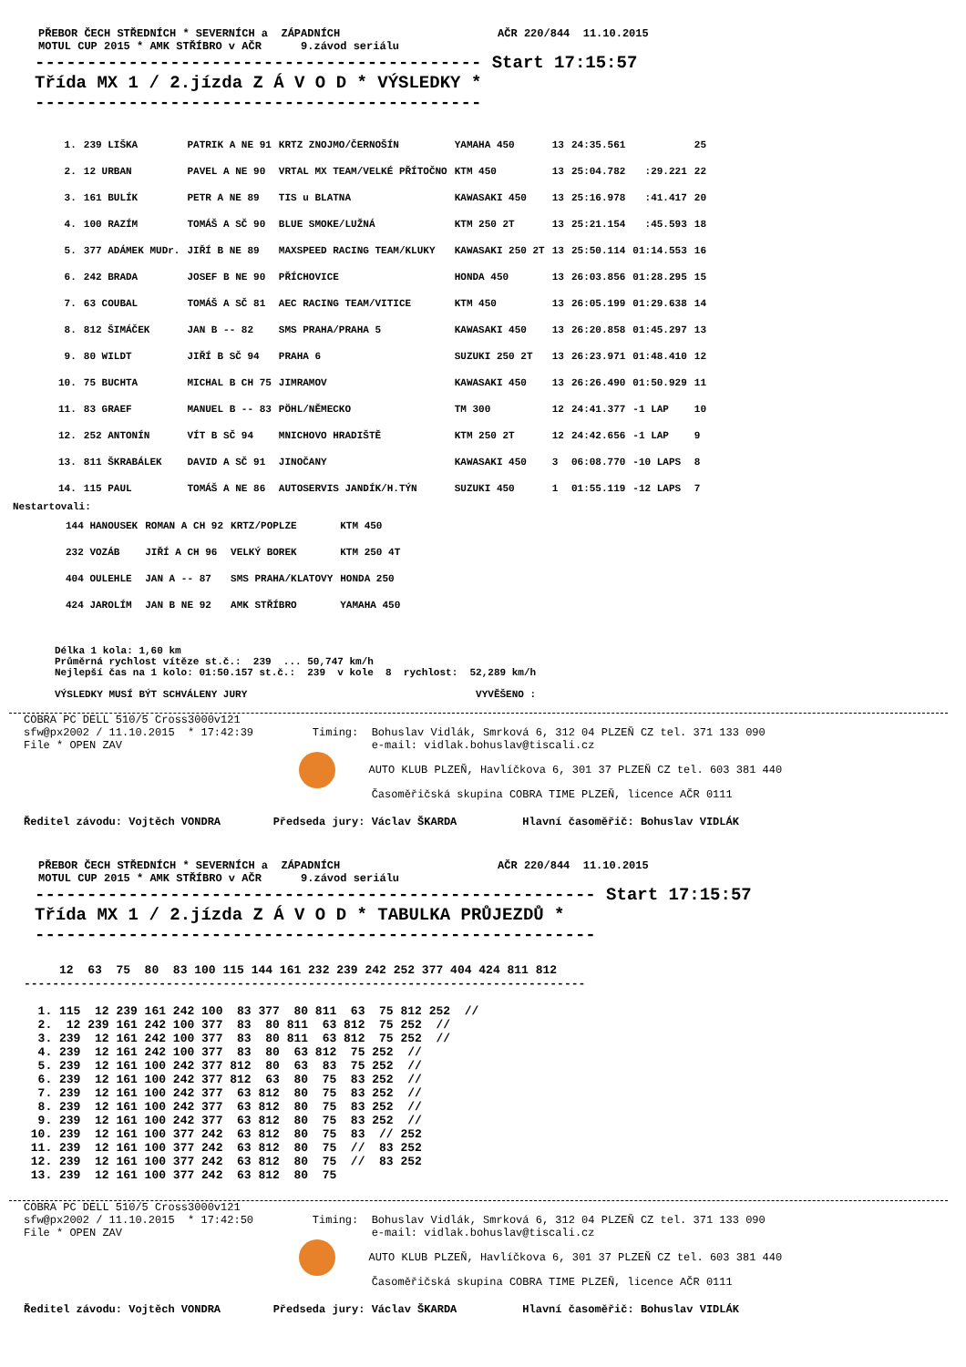PŘEBOR ČECH STŘEDNÍCH * SEVERNÍCH a  ZÁPADNÍCH                        AČR 220/844  11.10.2015
MOTUL CUP 2015 * AMK STŘÍBRO v AČR      9.závod seriálu
------------------------------------------- Start 17:15:57
Třída MX 1 / 2.jízda Z Á V O D * VÝSLEDKY *
-------------------------------------------
| 1. | 239 LIŠKA | PATRIK A NE 91 | KRTZ ZNOJMO/ČERNOŠÍN | YAMAHA 450 | 13 | 24:35.561 | | 25 |
| 2. | 12 URBAN | PAVEL A NE 90 | VRTAL MX TEAM/VELKÉ PŘÍTOČNO | KTM 450 | 13 | 25:04.782 | :29.221 | 22 |
| 3. | 161 BULÍK | PETR A NE 89 | TIS u BLATNA | KAWASAKI 450 | 13 | 25:16.978 | :41.417 | 20 |
| 4. | 100 RAZÍM | TOMÁŠ A SČ 90 | BLUE SMOKE/LUŽNÁ | KTM 250 2T | 13 | 25:21.154 | :45.593 | 18 |
| 5. | 377 ADÁMEK MUDr. | JIŘÍ B NE 89 | MAXSPEED RACING TEAM/KLUKY | KAWASAKI 250 2T | 13 | 25:50.114 | 01:14.553 | 16 |
| 6. | 242 BRADA | JOSEF B NE 90 | PŘÍCHOVICE | HONDA 450 | 13 | 26:03.856 | 01:28.295 | 15 |
| 7. | 63 COUBAL | TOMÁŠ A SČ 81 | AEC RACING TEAM/VITICE | KTM 450 | 13 | 26:05.199 | 01:29.638 | 14 |
| 8. | 812 ŠIMÁČEK | JAN B -- 82 | SMS PRAHA/PRAHA 5 | KAWASAKI 450 | 13 | 26:20.858 | 01:45.297 | 13 |
| 9. | 80 WILDT | JIŘÍ B SČ 94 | PRAHA 6 | SUZUKI 250 2T | 13 | 26:23.971 | 01:48.410 | 12 |
| 10. | 75 BUCHTA | MICHAL B CH 75 | JIMRAMOV | KAWASAKI 450 | 13 | 26:26.490 | 01:50.929 | 11 |
| 11. | 83 GRAEF | MANUEL B -- 83 | PÖHL/NĚMECKO | TM 300 | 12 | 24:41.377 | -1 LAP | 10 |
| 12. | 252 ANTONÍN | VÍT B SČ 94 | MNICHOVO HRADIŠTĚ | KTM 250 2T | 12 | 24:42.656 | -1 LAP | 9 |
| 13. | 811 ŠKRABÁLEK | DAVID A SČ 91 | JINOČANY | KAWASAKI 450 | 3 | 06:08.770 | -10 LAPS | 8 |
| 14. | 115 PAUL | TOMÁŠ A NE 86 | AUTOSERVIS JANDÍK/H.TÝN | SUZUKI 450 | 1 | 01:55.119 | -12 LAPS | 7 |
Nestartovali:
| | 144 HANOUSEK | ROMAN A CH 92 | KRTZ/POPLZE | KTM 450 |
| | 232 VOZÁB | JIŘÍ A CH 96 | VELKÝ BOREK | KTM 250 4T |
| | 404 OULEHLE | JAN A -- 87 | SMS PRAHA/KLATOVY | HONDA 250 |
| | 424 JAROLÍM | JAN B NE 92 | AMK STŘÍBRO | YAMAHA 450 |
Délka 1 kola: 1,60 km
Průměrná rychlost vítěze st.č.:  239  ... 50,747 km/h
Nejlepší čas na 1 kolo: 01:50.157 st.č.:  239  v kole  8  rychlost:  52,289 km/h

VÝSLEDKY MUSÍ BÝT SCHVÁLENY JURY                                      VYVĚŠENO :
COBRA PC DELL 510/5 Cross3000v121
sfw@px2002 / 11.10.2015  * 17:42:39         Timing:  Bohuslav Vidlák, Smrková 6, 312 04 PLZEŇ CZ tel. 371 133 090
File * OPEN ZAV                                      e-mail: vidlak.bohuslav@tiscali.cz
                                               AUTO KLUB PLZEŇ, Havlíčkova 6, 301 37 PLZEŇ CZ tel. 603 381 440
                                                     Časoměřičská skupina COBRA TIME PLZEŇ, licence AČR 0111
Ředitel závodu: Vojtěch VONDRA        Předseda jury: Václav ŠKARDA          Hlavní časoměřič: Bohuslav VIDLÁK
PŘEBOR ČECH STŘEDNÍCH * SEVERNÍCH a  ZÁPADNÍCH                        AČR 220/844  11.10.2015
MOTUL CUP 2015 * AMK STŘÍBRO v AČR      9.závod seriálu
------------------------------------------------------ Start 17:15:57
Třída MX 1 / 2.jízda Z Á V O D * TABULKA PRŮJEZDŮ *
------------------------------------------------------
     12  63  75  80  83 100 115 144 161 232 239 242 252 377 404 424 811 812
-------------------------------------------------------------------------------

  1. 115  12 239 161 242 100  83 377  80 811  63  75 812 252  //
  2.  12 239 161 242 100 377  83  80 811  63 812  75 252  //
  3. 239  12 161 242 100 377  83  80 811  63 812  75 252  //
  4. 239  12 161 242 100 377  83  80  63 812  75 252  //
  5. 239  12 161 100 242 377 812  80  63  83  75 252  //
  6. 239  12 161 100 242 377 812  63  80  75  83 252  //
  7. 239  12 161 100 242 377  63 812  80  75  83 252  //
  8. 239  12 161 100 242 377  63 812  80  75  83 252  //
  9. 239  12 161 100 242 377  63 812  80  75  83 252  //
 10. 239  12 161 100 377 242  63 812  80  75  83  // 252
 11. 239  12 161 100 377 242  63 812  80  75  //  83 252
 12. 239  12 161 100 377 242  63 812  80  75  //  83 252
 13. 239  12 161 100 377 242  63 812  80  75
COBRA PC DELL 510/5 Cross3000v121
sfw@px2002 / 11.10.2015  * 17:42:50         Timing:  Bohuslav Vidlák, Smrková 6, 312 04 PLZEŇ CZ tel. 371 133 090
File * OPEN ZAV                                      e-mail: vidlak.bohuslav@tiscali.cz
                                               AUTO KLUB PLZEŇ, Havlíčkova 6, 301 37 PLZEŇ CZ tel. 603 381 440
                                                     Časoměřičská skupina COBRA TIME PLZEŇ, licence AČR 0111
Ředitel závodu: Vojtěch VONDRA        Předseda jury: Václav ŠKARDA          Hlavní časoměřič: Bohuslav VIDLÁK